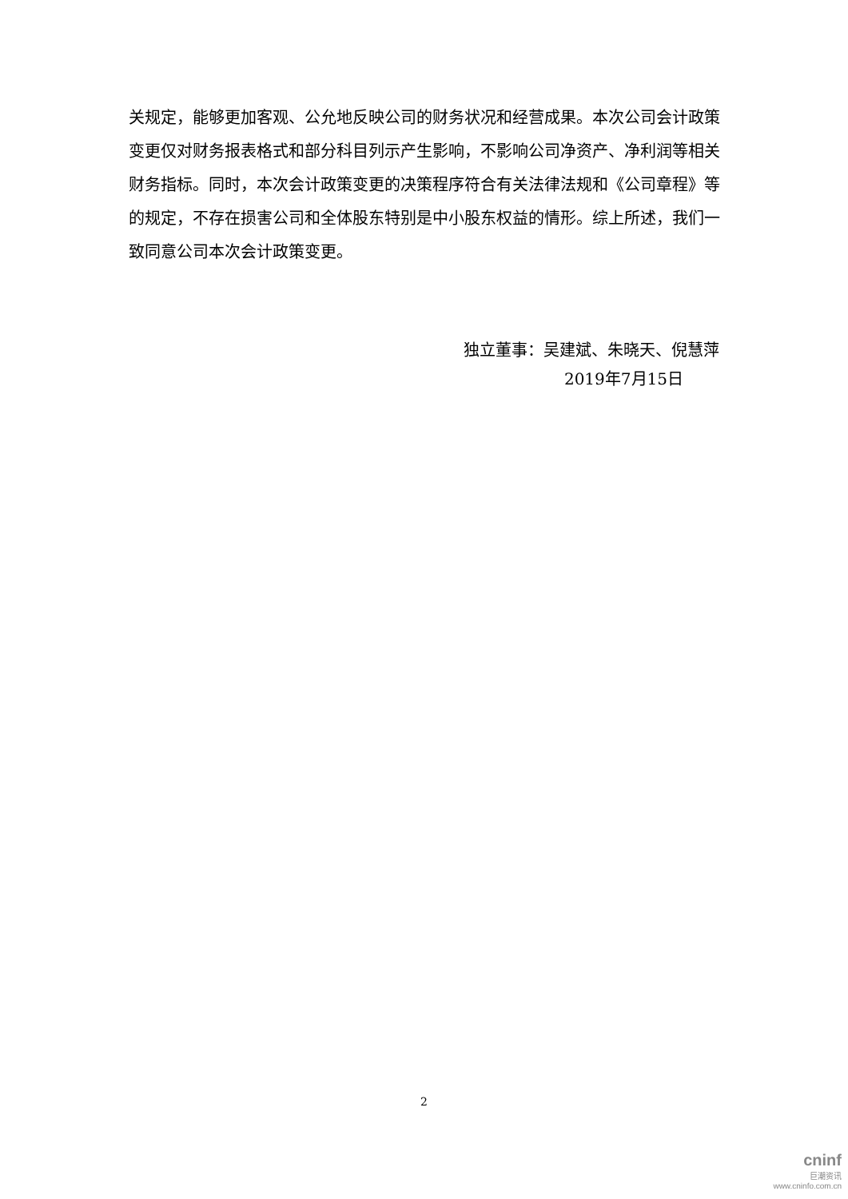关规定，能够更加客观、公允地反映公司的财务状况和经营成果。本次公司会计政策变更仅对财务报表格式和部分科目列示产生影响，不影响公司净资产、净利润等相关财务指标。同时，本次会计政策变更的决策程序符合有关法律法规和《公司章程》等的规定，不存在损害公司和全体股东特别是中小股东权益的情形。综上所述，我们一致同意公司本次会计政策变更。
独立董事：吴建斌、朱晓天、倪慧萍
2019年7月15日
2
cninf
巨潮资讯
www.cninfo.com.cn